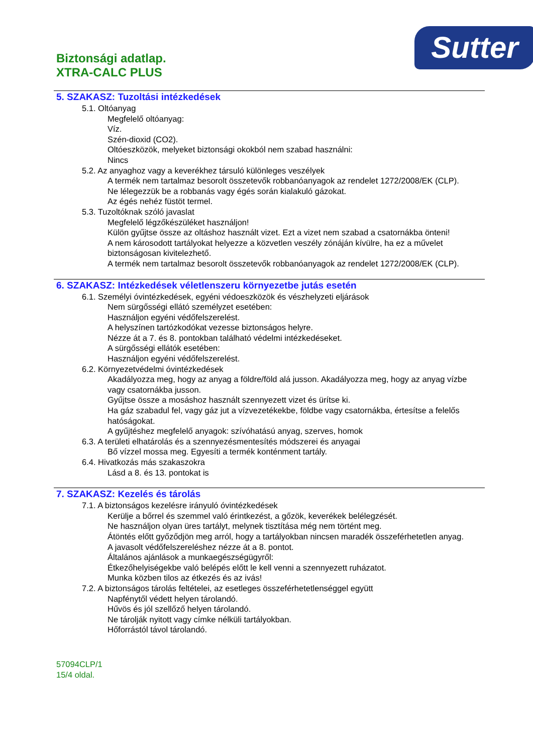Biztonsági adatlap.
XTRA-CALC PLUS
Sutter
5. SZAKASZ: Tuzoltási intézkedések
5.1. Oltóanyag
Megfelelő oltóanyag:
Víz.
Szén-dioxid (CO2).
Oltóeszközök, melyeket biztonsági okokból nem szabad használni:
Nincs
5.2. Az anyaghoz vagy a keverékhez társuló különleges veszélyek
A termék nem tartalmaz besorolt összetevők robbanóanyagok az rendelet 1272/2008/EK (CLP).
Ne lélegezzük be a robbanás vagy égés során kialakuló gázokat.
Az égés nehéz füstöt termel.
5.3. Tuzoltóknak szóló javaslat
Megfelelő légzőkészüléket használjon!
Külön gyűjtse össze az oltáshoz használt vizet. Ezt a vizet nem szabad a csatornákba önteni!
A nem károsodott tartályokat helyezze a közvetlen veszély zónáján kívülre, ha ez a művelet biztonságosan kivitelezhető.
A termék nem tartalmaz besorolt összetevők robbanóanyagok az rendelet 1272/2008/EK (CLP).
6. SZAKASZ: Intézkedések véletlenszeru környezetbe jutás esetén
6.1. Személyi óvintézkedések, egyéni védoeszközök és vészhelyzeti eljárások
Nem sürgősségi ellátó személyzet esetében:
Használjon egyéni védőfelszerelést.
A helyszínen tartózkodókat vezesse biztonságos helyre.
Nézze át a 7. és 8. pontokban található védelmi intézkedéseket.
A sürgősségi ellátók esetében:
Használjon egyéni védőfelszerelést.
6.2. Környezetvédelmi óvintézkedések
Akadályozza meg, hogy az anyag a földre/föld alá jusson. Akadályozza meg, hogy az anyag vízbe vagy csatornákba jusson.
Gyűjtse össze a mosáshoz használt szennyezett vizet és ürítse ki.
Ha gáz szabadul fel, vagy gáz jut a vízvezetékekbe, földbe vagy csatornákba, értesítse a felelős hatóságokat.
A gyűjtéshez megfelelő anyagok: szívóhatású anyag, szerves, homok
6.3. A területi elhatárolás és a szennyezésmentesítés módszerei és anyagai
Bő vízzel mossa meg. Egyesíti a termék konténment tartály.
6.4. Hivatkozás más szakaszokra
Lásd a 8. és 13. pontokat is
7. SZAKASZ: Kezelés és tárolás
7.1. A biztonságos kezelésre irányuló óvintézkedések
Kerülje a bőrrel és szemmel való érintkezést, a gőzök, keverékek belélegzését.
Ne használjon olyan üres tartályt, melynek tisztítása még nem történt meg.
Átöntés előtt győződjön meg arról, hogy a tartályokban nincsen maradék összeférhetetlen anyag.
A javasolt védőfelszereléshez nézze át a 8. pontot.
Általános ajánlások a munkaegészségügyről:
Étkezőhelyiségekbe való belépés előtt le kell venni a szennyezett ruházatot.
Munka közben tilos az étkezés és az ivás!
7.2. A biztonságos tárolás feltételei, az esetleges összeférhetetlenséggel együtt
Napfénytől védett helyen tárolandó.
Hűvös és jól szellőző helyen tárolandó.
Ne tárolják nyitott vagy címke nélküli tartályokban.
Hőforrástól távol tárolandó.
57094CLP/1
15/4 oldal.